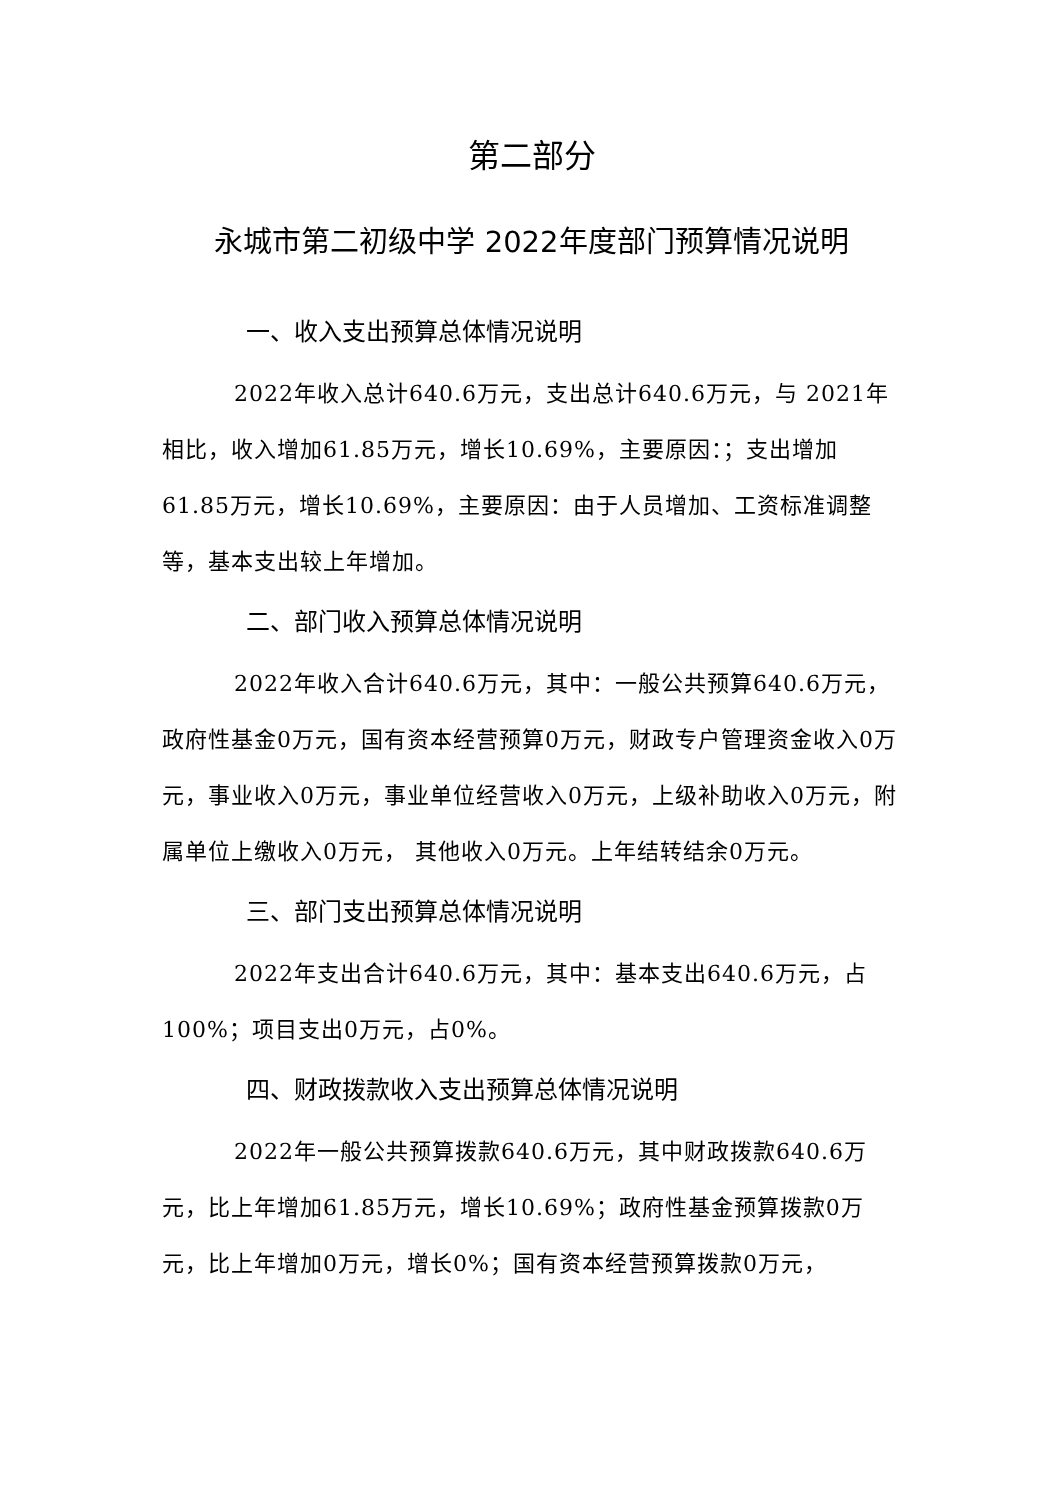第二部分
永城市第二初级中学 2022年度部门预算情况说明
一、收入支出预算总体情况说明
2022年收入总计640.6万元，支出总计640.6万元，与 2021年相比，收入增加61.85万元，增长10.69%，主要原因：；支出增加61.85万元，增长10.69%，主要原因：由于人员增加、工资标准调整等，基本支出较上年增加。
二、部门收入预算总体情况说明
2022年收入合计640.6万元，其中：一般公共预算640.6万元，政府性基金0万元，国有资本经营预算0万元，财政专户管理资金收入0万元，事业收入0万元，事业单位经营收入0万元，上级补助收入0万元，附属单位上缴收入0万元， 其他收入0万元。上年结转结余0万元。
三、部门支出预算总体情况说明
2022年支出合计640.6万元，其中：基本支出640.6万元，占100%；项目支出0万元，占0%。
四、财政拨款收入支出预算总体情况说明
2022年一般公共预算拨款640.6万元，其中财政拨款640.6万元，比上年增加61.85万元，增长10.69%；政府性基金预算拨款0万元，比上年增加0万元，增长0%；国有资本经营预算拨款0万元，